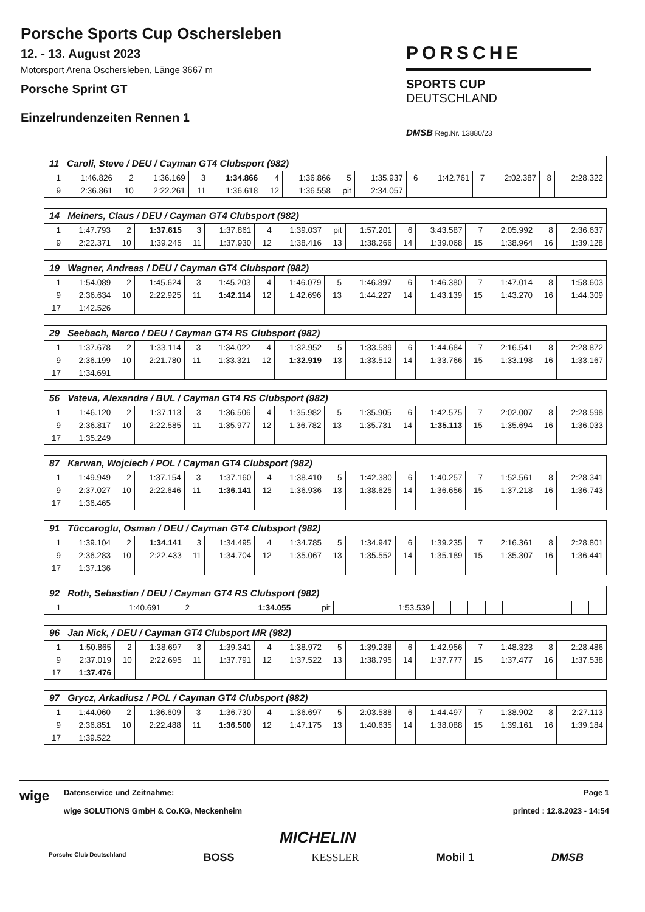Porsche Sports Cup Oschersleben
12. - 13. August 2023
Motorsport Arena Oschersleben, Länge 3667 m
Porsche Sprint GT
Einzelrundenzeiten Rennen 1
PORSCHE
SPORTS CUP
DEUTSCHLAND
DMSB Reg.Nr. 13880/23
| 11 Caroli, Steve / DEU / Cayman GT4 Clubsport (982) | | | | | | | | | | | | | | | |
| --- | --- | --- | --- | --- | --- | --- | --- | --- | --- | --- | --- | --- | --- | --- | --- |
| 1 | 1:46.826 | 2 | 1:36.169 | 3 | 1:34.866 | 4 | 1:36.866 | 5 | 1:35.937 | 6 | 1:42.761 | 7 | 2:02.387 | 8 | 2:28.322 |
| 9 | 2:36.861 | 10 | 2:22.261 | 11 | 1:36.618 | 12 | 1:36.558 | pit | 2:34.057 | | | | | | |
| 14 Meiners, Claus / DEU / Cayman GT4 Clubsport (982) | | | | | | | | | | | | | | | |
| --- | --- | --- | --- | --- | --- | --- | --- | --- | --- | --- | --- | --- | --- | --- | --- |
| 1 | 1:47.793 | 2 | 1:37.615 | 3 | 1:37.861 | 4 | 1:39.037 | pit | 1:57.201 | 6 | 3:43.587 | 7 | 2:05.992 | 8 | 2:36.637 |
| 9 | 2:22.371 | 10 | 1:39.245 | 11 | 1:37.930 | 12 | 1:38.416 | 13 | 1:38.266 | 14 | 1:39.068 | 15 | 1:38.964 | 16 | 1:39.128 |
| 19 Wagner, Andreas / DEU / Cayman GT4 Clubsport (982) | | | | | | | | | | | | | | | |
| --- | --- | --- | --- | --- | --- | --- | --- | --- | --- | --- | --- | --- | --- | --- | --- |
| 1 | 1:54.089 | 2 | 1:45.624 | 3 | 1:45.203 | 4 | 1:46.079 | 5 | 1:46.897 | 6 | 1:46.380 | 7 | 1:47.014 | 8 | 1:58.603 |
| 9 | 2:36.634 | 10 | 2:22.925 | 11 | 1:42.114 | 12 | 1:42.696 | 13 | 1:44.227 | 14 | 1:43.139 | 15 | 1:43.270 | 16 | 1:44.309 |
| 17 | 1:42.526 | | | | | | | | | | | | | | |
| 29 Seebach, Marco / DEU / Cayman GT4 RS Clubsport (982) | | | | | | | | | | | | | | | |
| --- | --- | --- | --- | --- | --- | --- | --- | --- | --- | --- | --- | --- | --- | --- | --- |
| 1 | 1:37.678 | 2 | 1:33.114 | 3 | 1:34.022 | 4 | 1:32.952 | 5 | 1:33.589 | 6 | 1:44.684 | 7 | 2:16.541 | 8 | 2:28.872 |
| 9 | 2:36.199 | 10 | 2:21.780 | 11 | 1:33.321 | 12 | 1:32.919 | 13 | 1:33.512 | 14 | 1:33.766 | 15 | 1:33.198 | 16 | 1:33.167 |
| 17 | 1:34.691 | | | | | | | | | | | | | | |
| 56 Vateva, Alexandra / BUL / Cayman GT4 RS Clubsport (982) | | | | | | | | | | | | | | | |
| --- | --- | --- | --- | --- | --- | --- | --- | --- | --- | --- | --- | --- | --- | --- | --- |
| 1 | 1:46.120 | 2 | 1:37.113 | 3 | 1:36.506 | 4 | 1:35.982 | 5 | 1:35.905 | 6 | 1:42.575 | 7 | 2:02.007 | 8 | 2:28.598 |
| 9 | 2:36.817 | 10 | 2:22.585 | 11 | 1:35.977 | 12 | 1:36.782 | 13 | 1:35.731 | 14 | 1:35.113 | 15 | 1:35.694 | 16 | 1:36.033 |
| 17 | 1:35.249 | | | | | | | | | | | | | | |
| 87 Karwan, Wojciech / POL / Cayman GT4 Clubsport (982) | | | | | | | | | | | | | | | |
| --- | --- | --- | --- | --- | --- | --- | --- | --- | --- | --- | --- | --- | --- | --- | --- |
| 1 | 1:49.949 | 2 | 1:37.154 | 3 | 1:37.160 | 4 | 1:38.410 | 5 | 1:42.380 | 6 | 1:40.257 | 7 | 1:52.561 | 8 | 2:28.341 |
| 9 | 2:37.027 | 10 | 2:22.646 | 11 | 1:36.141 | 12 | 1:36.936 | 13 | 1:38.625 | 14 | 1:36.656 | 15 | 1:37.218 | 16 | 1:36.743 |
| 17 | 1:36.465 | | | | | | | | | | | | | | |
| 91 Tüccaroglu, Osman / DEU / Cayman GT4 Clubsport (982) | | | | | | | | | | | | | | | |
| --- | --- | --- | --- | --- | --- | --- | --- | --- | --- | --- | --- | --- | --- | --- | --- |
| 1 | 1:39.104 | 2 | 1:34.141 | 3 | 1:34.495 | 4 | 1:34.785 | 5 | 1:34.947 | 6 | 1:39.235 | 7 | 2:16.361 | 8 | 2:28.801 |
| 9 | 2:36.283 | 10 | 2:22.433 | 11 | 1:34.704 | 12 | 1:35.067 | 13 | 1:35.552 | 14 | 1:35.189 | 15 | 1:35.307 | 16 | 1:36.441 |
| 17 | 1:37.136 | | | | | | | | | | | | | | |
| 92 Roth, Sebastian / DEU / Cayman GT4 RS Clubsport (982) | | | | | | | | | | | | | | | |
| --- | --- | --- | --- | --- | --- | --- | --- | --- | --- | --- | --- | --- | --- | --- | --- |
| 1 | 1:40.691 | 2 | 1:34.055 | pit | 1:53.539 | | | | | | | | | | |
| 96 Jan Nick, / DEU / Cayman GT4 Clubsport MR (982) | | | | | | | | | | | | | | | |
| --- | --- | --- | --- | --- | --- | --- | --- | --- | --- | --- | --- | --- | --- | --- | --- |
| 1 | 1:50.865 | 2 | 1:38.697 | 3 | 1:39.341 | 4 | 1:38.972 | 5 | 1:39.238 | 6 | 1:42.956 | 7 | 1:48.323 | 8 | 2:28.486 |
| 9 | 2:37.019 | 10 | 2:22.695 | 11 | 1:37.791 | 12 | 1:37.522 | 13 | 1:38.795 | 14 | 1:37.777 | 15 | 1:37.477 | 16 | 1:37.538 |
| 17 | 1:37.476 | | | | | | | | | | | | | | |
| 97 Grycz, Arkadiusz / POL / Cayman GT4 Clubsport (982) | | | | | | | | | | | | | | | |
| --- | --- | --- | --- | --- | --- | --- | --- | --- | --- | --- | --- | --- | --- | --- | --- |
| 1 | 1:44.060 | 2 | 1:36.609 | 3 | 1:36.730 | 4 | 1:36.697 | 5 | 2:03.588 | 6 | 1:44.497 | 7 | 1:38.902 | 8 | 2:27.113 |
| 9 | 2:36.851 | 10 | 2:22.488 | 11 | 1:36.500 | 12 | 1:47.175 | 13 | 1:40.635 | 14 | 1:38.088 | 15 | 1:39.161 | 16 | 1:39.184 |
| 17 | 1:39.522 | | | | | | | | | | | | | | |
wige
Datenservice und Zeitnahme:
wige SOLUTIONS GmbH & Co.KG, Meckenheim
Page 1
printed : 12.8.2023 - 14:54
MICHELIN
Porsche Club Deutschland BOSS KESSLER Mobil 1 DMSB